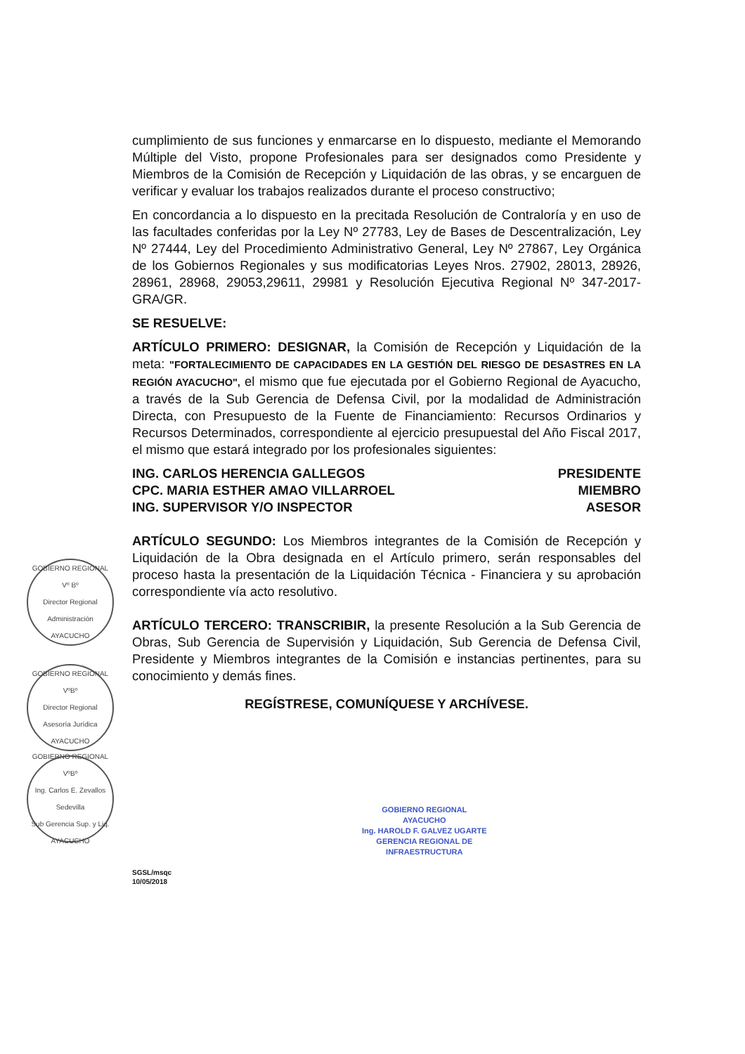cumplimiento de sus funciones y enmarcarse en lo dispuesto, mediante el Memorando Múltiple del Visto, propone Profesionales para ser designados como Presidente y Miembros de la Comisión de Recepción y Liquidación de las obras, y se encarguen de verificar y evaluar los trabajos realizados durante el proceso constructivo;
En concordancia a lo dispuesto en la precitada Resolución de Contraloría y en uso de las facultades conferidas por la Ley Nº 27783, Ley de Bases de Descentralización, Ley Nº 27444, Ley del Procedimiento Administrativo General, Ley Nº 27867, Ley Orgánica de los Gobiernos Regionales y sus modificatorias Leyes Nros. 27902, 28013, 28926, 28961, 28968, 29053,29611, 29981 y Resolución Ejecutiva Regional Nº 347-2017-GRA/GR.
SE RESUELVE:
ARTÍCULO PRIMERO: DESIGNAR, la Comisión de Recepción y Liquidación de la meta: "FORTALECIMIENTO DE CAPACIDADES EN LA GESTIÓN DEL RIESGO DE DESASTRES EN LA REGIÓN AYACUCHO", el mismo que fue ejecutada por el Gobierno Regional de Ayacucho, a través de la Sub Gerencia de Defensa Civil, por la modalidad de Administración Directa, con Presupuesto de la Fuente de Financiamiento: Recursos Ordinarios y Recursos Determinados, correspondiente al ejercicio presupuestal del Año Fiscal 2017, el mismo que estará integrado por los profesionales siguientes:
ING. CARLOS HERENCIA GALLEGOS PRESIDENTE
CPC. MARIA ESTHER AMAO VILLARROEL MIEMBRO
ING. SUPERVISOR Y/O INSPECTOR ASESOR
ARTÍCULO SEGUNDO: Los Miembros integrantes de la Comisión de Recepción y Liquidación de la Obra designada en el Artículo primero, serán responsables del proceso hasta la presentación de la Liquidación Técnica - Financiera y su aprobación correspondiente vía acto resolutivo.
ARTÍCULO TERCERO: TRANSCRIBIR, la presente Resolución a la Sub Gerencia de Obras, Sub Gerencia de Supervisión y Liquidación, Sub Gerencia de Defensa Civil, Presidente y Miembros integrantes de la Comisión e instancias pertinentes, para su conocimiento y demás fines.
REGÍSTRESE, COMUNÍQUESE Y ARCHÍVESE.
GOBIERNO REGIONAL
Vº Bº
Director Regional
Administración
AYACUCHO
GOBIERNO REGIONAL
VºBº
Director Regional
Asesoría Jurídica
AYACUCHO
GOBIERNO REGIONAL
VºBº
Ing. Carlos E. Zevallos Sedevilla
Sub Gerencia Sup. y Liq.
AYACUCHO
SGSL/msqc
10/05/2018
GOBIERNO REGIONAL
AYACUCHO
Ing. HAROLD F. GALVEZ UGARTE
GERENCIA REGIONAL DE
INFRAESTRUCTURA